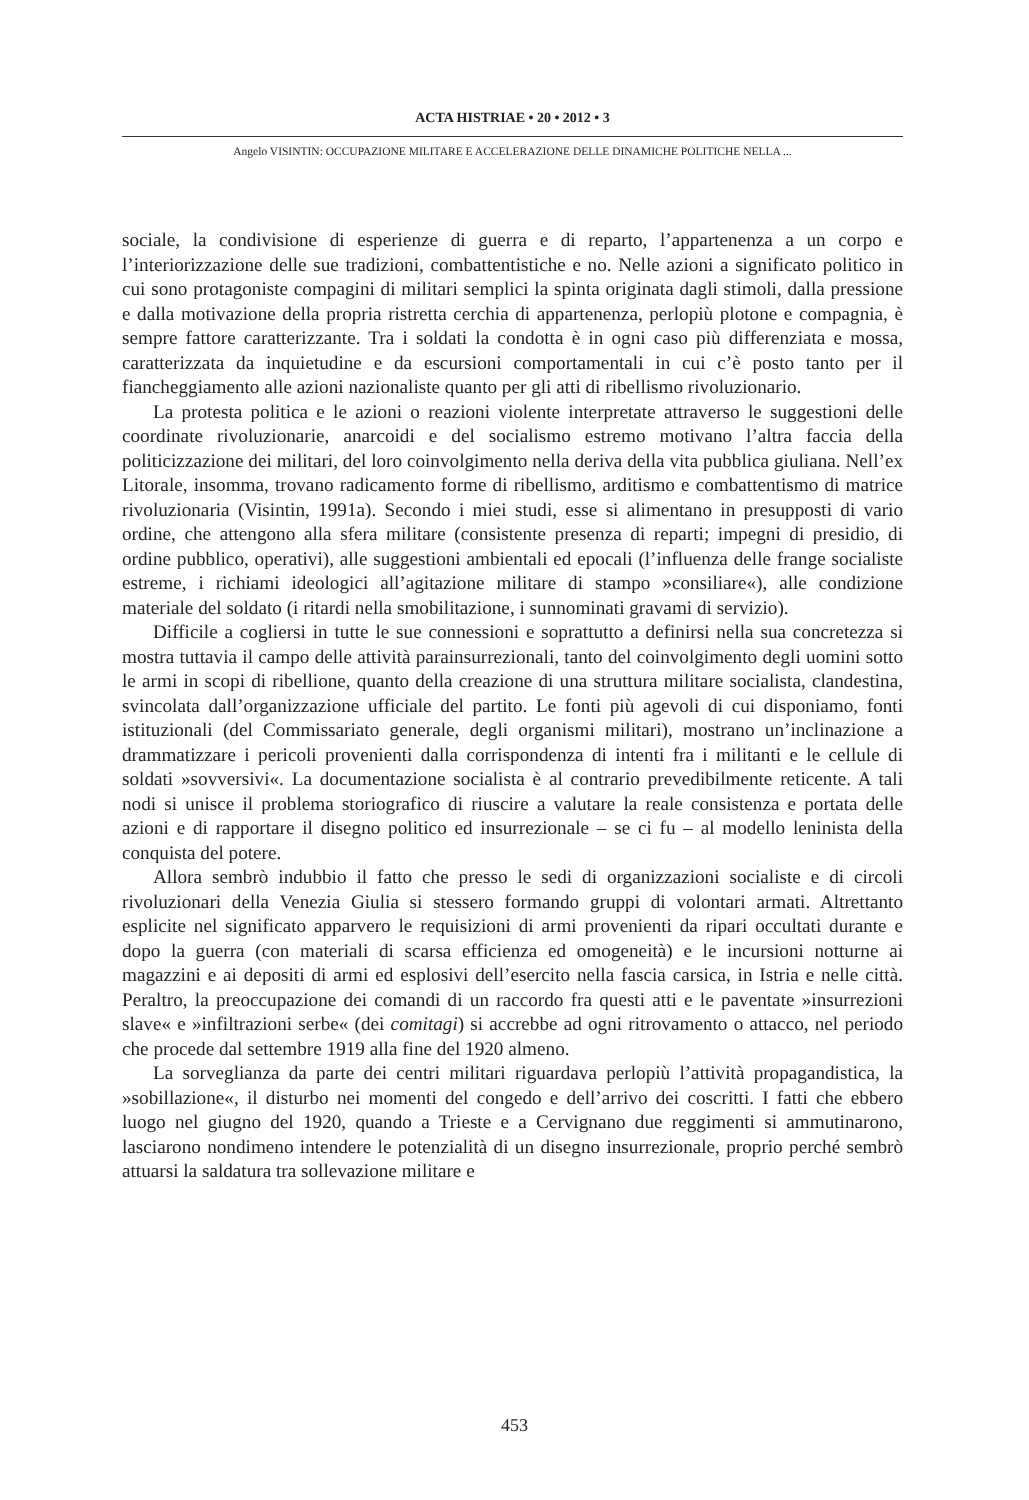ACTA HISTRIAE • 20 • 2012 • 3
Angelo VISINTIN: OCCUPAZIONE MILITARE E ACCELERAZIONE DELLE DINAMICHE POLITICHE NELLA ...
sociale, la condivisione di esperienze di guerra e di reparto, l’appartenenza a un corpo e l’interiorizzazione delle sue tradizioni, combattentistiche e no. Nelle azioni a significato politico in cui sono protagoniste compagini di militari semplici la spinta originata dagli stimoli, dalla pressione e dalla motivazione della propria ristretta cerchia di appartenenza, perlopiù plotone e compagnia, è sempre fattore caratterizzante. Tra i soldati la condotta è in ogni caso più differenziata e mossa, caratterizzata da inquietudine e da escursioni comportamentali in cui c’è posto tanto per il fiancheggiamento alle azioni nazionaliste quanto per gli atti di ribellismo rivoluzionario.
La protesta politica e le azioni o reazioni violente interpretate attraverso le suggestioni delle coordinate rivoluzionarie, anarcoidi e del socialismo estremo motivano l’altra faccia della politicizzazione dei militari, del loro coinvolgimento nella deriva della vita pubblica giuliana. Nell’ex Litorale, insomma, trovano radicamento forme di ribellismo, arditismo e combattentismo di matrice rivoluzionaria (Visintin, 1991a). Secondo i miei studi, esse si alimentano in presupposti di vario ordine, che attengono alla sfera militare (consistente presenza di reparti; impegni di presidio, di ordine pubblico, operativi), alle suggestioni ambientali ed epocali (l’influenza delle frange socialiste estreme, i richiami ideologici all’agitazione militare di stampo »consiliare«), alle condizione materiale del soldato (i ritardi nella smobilitazione, i sunnominati gravami di servizio).
Difficile a cogliersi in tutte le sue connessioni e soprattutto a definirsi nella sua concretezza si mostra tuttavia il campo delle attività parainsurrezionali, tanto del coinvolgimento degli uomini sotto le armi in scopi di ribellione, quanto della creazione di una struttura militare socialista, clandestina, svincolata dall’organizzazione ufficiale del partito. Le fonti più agevoli di cui disponiamo, fonti istituzionali (del Commissariato generale, degli organismi militari), mostrano un’inclinazione a drammatizzare i pericoli provenienti dalla corrispondenza di intenti fra i militanti e le cellule di soldati »sovversivi«. La documentazione socialista è al contrario prevedibilmente reticente. A tali nodi si unisce il problema storiografico di riuscire a valutare la reale consistenza e portata delle azioni e di rapportare il disegno politico ed insurrezionale – se ci fu – al modello leninista della conquista del potere.
Allora sembrò indubbio il fatto che presso le sedi di organizzazioni socialiste e di circoli rivoluzionari della Venezia Giulia si stessero formando gruppi di volontari armati. Altrettanto esplicite nel significato apparvero le requisizioni di armi provenienti da ripari occultati durante e dopo la guerra (con materiali di scarsa efficienza ed omogeneità) e le incursioni notturne ai magazzini e ai depositi di armi ed esplosivi dell’esercito nella fascia carsica, in Istria e nelle città. Peraltro, la preoccupazione dei comandi di un raccordo fra questi atti e le paventate »insurrezioni slave« e »infiltrazioni serbe« (dei comitagi) si accrebbe ad ogni ritrovamento o attacco, nel periodo che procede dal settembre 1919 alla fine del 1920 almeno.
La sorveglianza da parte dei centri militari riguardava perlopiù l’attività propagandistica, la »sobillazione«, il disturbo nei momenti del congedo e dell’arrivo dei coscritti. I fatti che ebbero luogo nel giugno del 1920, quando a Trieste e a Cervignano due reggimenti si ammutinarono, lasciarono nondimeno intendere le potenzialità di un disegno insurrezionale, proprio perché sembrò attuarsi la saldatura tra sollevazione militare e
453